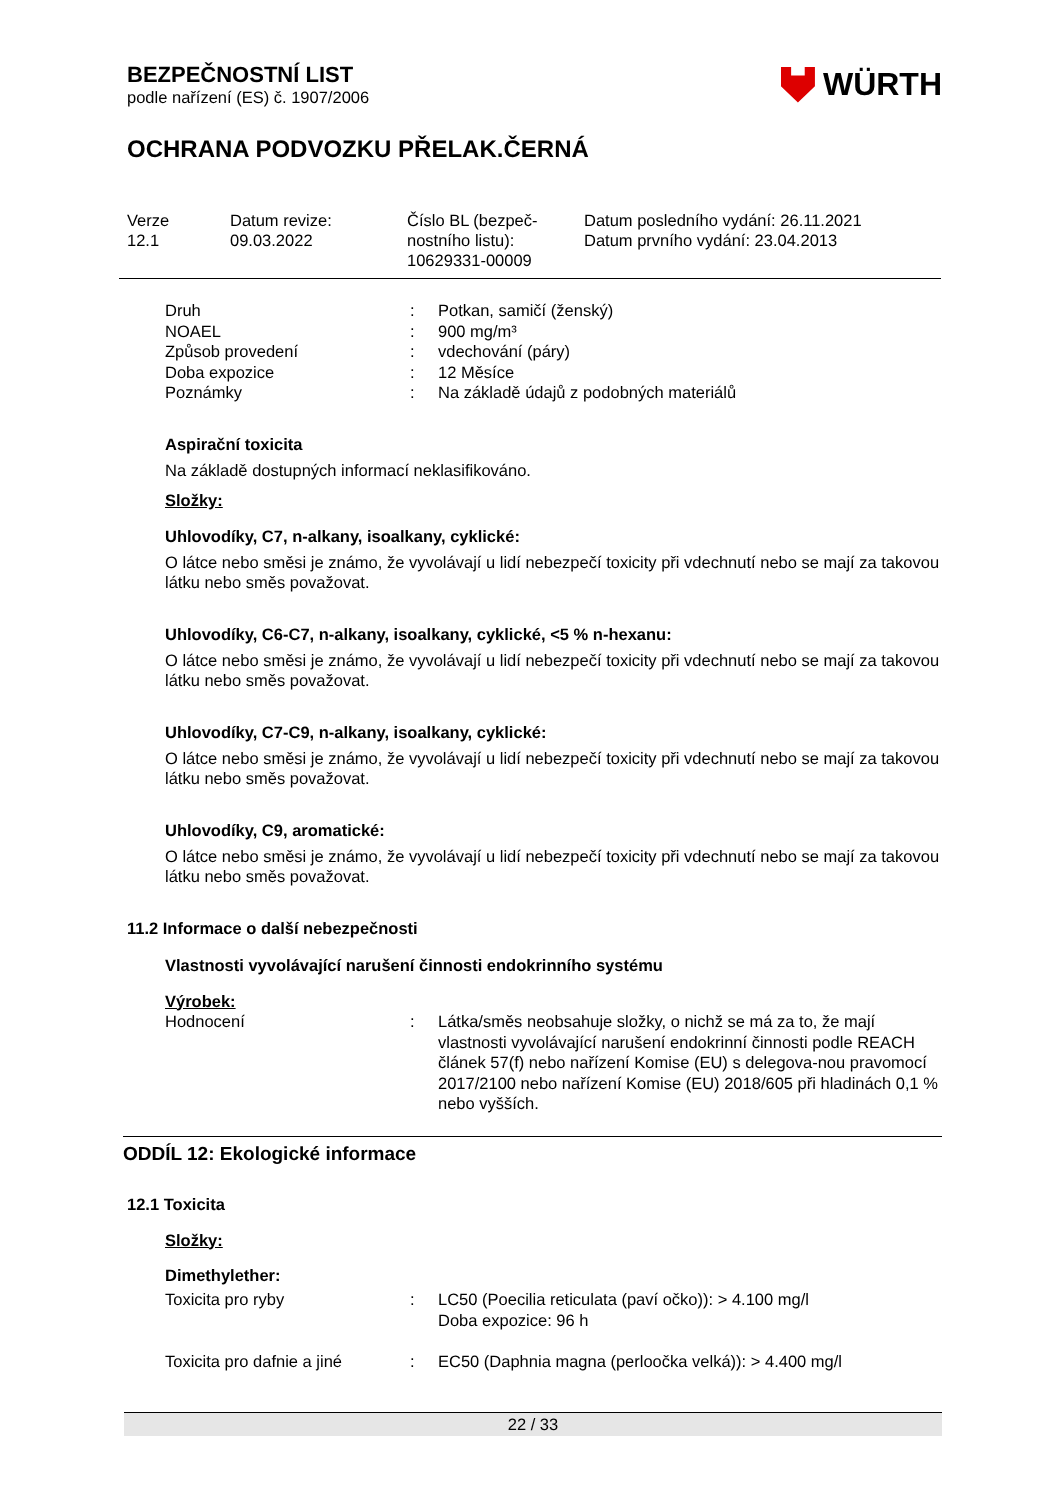BEZPEČNOSTNÍ LIST
podle nařízení (ES) č. 1907/2006
WÜRTH
OCHRANA PODVOZKU PŘELAK.ČERNÁ
| Verze 12.1 | Datum revize: 09.03.2022 | Číslo BL (bezpeč- nostního listu): 10629331-00009 | Datum posledního vydání: 26.11.2021 Datum prvního vydání: 23.04.2013 |
| Druh | : | Potkan, samičí (ženský) |
| NOAEL | : | 900 mg/m³ |
| Způsob provedení | : | vdechování (páry) |
| Doba expozice | : | 12 Měsíce |
| Poznámky | : | Na základě údajů z podobných materiálů |
Aspirační toxicita
Na základě dostupných informací neklasifikováno.
Složky:
Uhlovodíky, C7, n-alkany, isoalkany, cyklické:
O látce nebo směsi je známo, že vyvolávají u lidí nebezpečí toxicity při vdechnutí nebo se mají za takovou látku nebo směs považovat.
Uhlovodíky, C6-C7, n-alkany, isoalkany, cyklické, <5 % n-hexanu:
O látce nebo směsi je známo, že vyvolávají u lidí nebezpečí toxicity při vdechnutí nebo se mají za takovou látku nebo směs považovat.
Uhlovodíky, C7-C9, n-alkany, isoalkany, cyklické:
O látce nebo směsi je známo, že vyvolávají u lidí nebezpečí toxicity při vdechnutí nebo se mají za takovou látku nebo směs považovat.
Uhlovodíky, C9, aromatické:
O látce nebo směsi je známo, že vyvolávají u lidí nebezpečí toxicity při vdechnutí nebo se mají za takovou látku nebo směs považovat.
11.2 Informace o další nebezpečnosti
Vlastnosti vyvolávající narušení činnosti endokrinního systému
Výrobek:
| Hodnocení | : | Látka/směs neobsahuje složky, o nichž se má za to, že mají vlastnosti vyvolávající narušení endokrinní činnosti podle REACH článek 57(f) nebo nařízení Komise (EU) s delegova-nou pravomocí 2017/2100 nebo nařízení Komise (EU) 2018/605 při hladinách 0,1 % nebo vyšších. |
ODDÍL 12: Ekologické informace
12.1 Toxicita
Složky:
Dimethylether:
| Toxicita pro ryby | : | LC50 (Poecilia reticulata (paví očko)): > 4.100 mg/l Doba expozice: 96 h |
| Toxicita pro dafnie a jiné | : | EC50 (Daphnia magna (perloočka velká)): > 4.400 mg/l |
22 / 33